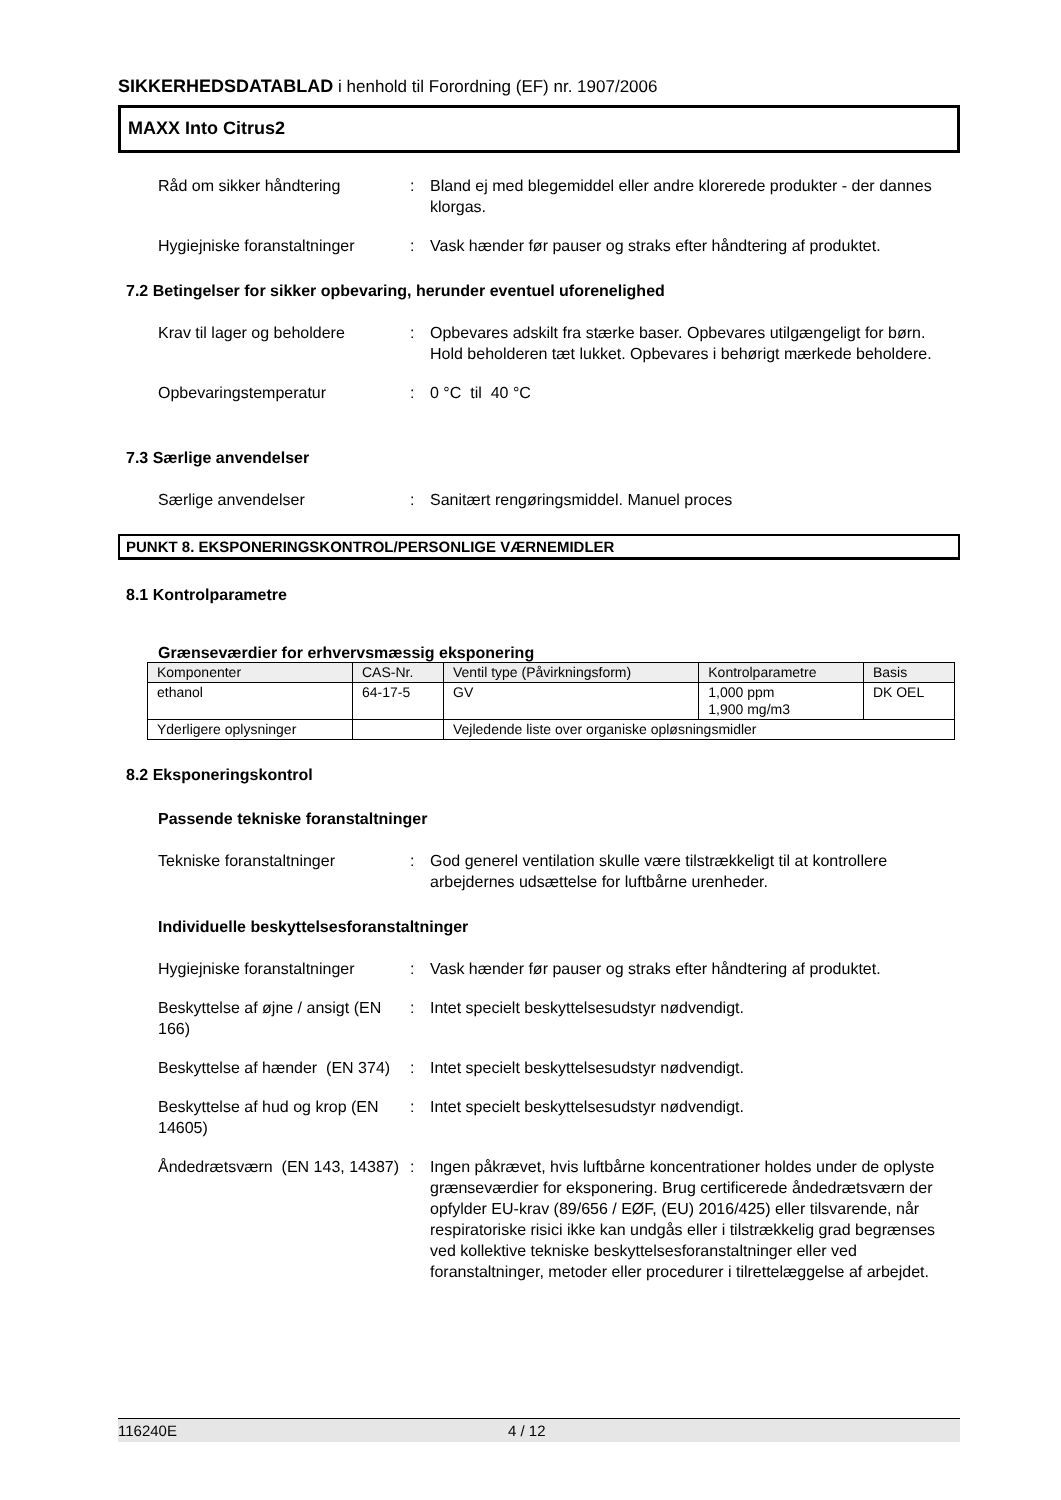SIKKERHEDSDATABLAD i henhold til Forordning (EF) nr. 1907/2006
MAXX Into Citrus2
Råd om sikker håndtering : Bland ej med blegemiddel eller andre klorerede produkter - der dannes klorgas.
Hygiejniske foranstaltninger
: Vask hænder før pauser og straks efter håndtering af produktet.
7.2 Betingelser for sikker opbevaring, herunder eventuel uforenelighed
Krav til lager og beholdere
: Opbevares adskilt fra stærke baser. Opbevares utilgængeligt for børn. Hold beholderen tæt lukket. Opbevares i behørigt mærkede beholdere.
Opbevaringstemperatur : 0 °C til 40 °C
7.3 Særlige anvendelser
Særlige anvendelser : Sanitært rengøringsmiddel. Manuel proces
PUNKT 8. EKSPONERINGSKONTROL/PERSONLIGE VÆRNEMIDLER
8.1 Kontrolparametre
Grænseværdier for erhvervsmæssig eksponering
| Komponenter | CAS-Nr. | | Ventil type (Påvirkningsform) | Kontrolparametre | Basis |
| --- | --- | --- | --- | --- | --- |
| ethanol | 64-17-5 | | GV | 1,000 ppm 1,900 mg/m3 | DK OEL |
| Yderligere oplysninger | | Vejledende liste over organiske opløsningsmidler | | | |
8.2 Eksponeringskontrol
Passende tekniske foranstaltninger
Tekniske foranstaltninger : God generel ventilation skulle være tilstrækkeligt til at kontrollere arbejdernes udsættelse for luftbårne urenheder.
Individuelle beskyttelsesforanstaltninger
Hygiejniske foranstaltninger
: Vask hænder før pauser og straks efter håndtering af produktet.
Beskyttelse af øjne / ansigt (EN 166)
: Intet specielt beskyttelsesudstyr nødvendigt.
Beskyttelse af hænder (EN 374)
: Intet specielt beskyttelsesudstyr nødvendigt.
Beskyttelse af hud og krop (EN 14605)
: Intet specielt beskyttelsesudstyr nødvendigt.
Åndedrætsværn (EN 143, 14387)
: Ingen påkrævet, hvis luftbårne koncentrationer holdes under de oplyste grænseværdier for eksponering. Brug certificerede åndedrætsværn der opfylder EU-krav (89/656 / EØF, (EU) 2016/425) eller tilsvarende, når respiratoriske risici ikke kan undgås eller i tilstrækkelig grad begrænses ved kollektive tekniske beskyttelsesforanstaltninger eller ved foranstaltninger, metoder eller procedurer i tilrettelæggelse af arbejdet.
116240E 4 / 12